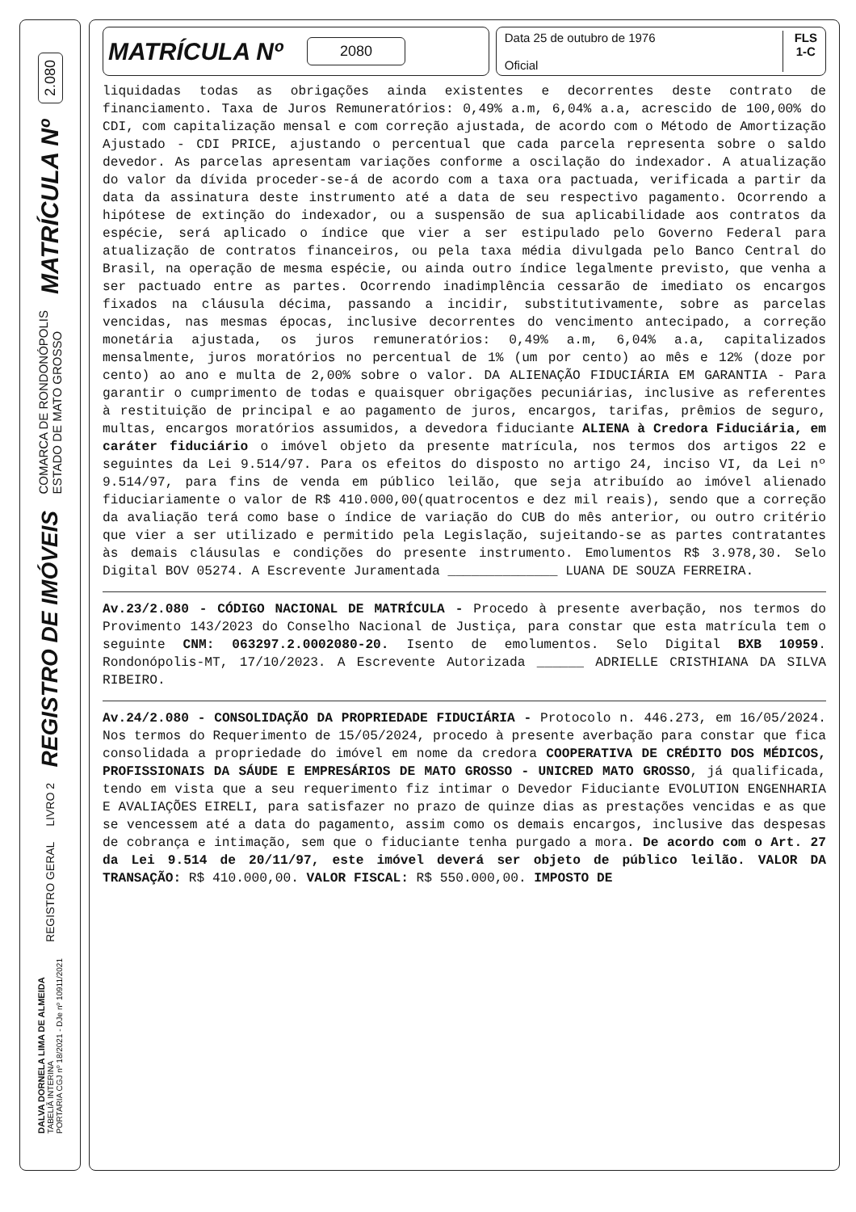2.080
MATRÍCULA Nº
COMARCA DE RONDONÓPOLIS
ESTADO DE MATO GROSSO
REGISTRO DE IMÓVEIS
REGISTRO GERAL LIVRO 2
DALVA DORNELA LIMA DE ALMEIDA
TABELIÃ INTERINA
PORTARIA CGJ nº 18/2021 - DJe nº 10911/2021
MATRÍCULA Nº 2080
Data 25 de outubro de 1976
Oficial
FLS
1-C
liquidadas todas as obrigações ainda existentes e decorrentes deste contrato de financiamento. Taxa de Juros Remuneratórios: 0,49% a.m, 6,04% a.a, acrescido de 100,00% do CDI, com capitalização mensal e com correção ajustada, de acordo com o Método de Amortização Ajustado - CDI PRICE, ajustando o percentual que cada parcela representa sobre o saldo devedor. As parcelas apresentam variações conforme a oscilação do indexador. A atualização do valor da dívida proceder-se-á de acordo com a taxa ora pactuada, verificada a partir da data da assinatura deste instrumento até a data de seu respectivo pagamento. Ocorrendo a hipótese de extinção do indexador, ou a suspensão de sua aplicabilidade aos contratos da espécie, será aplicado o índice que vier a ser estipulado pelo Governo Federal para atualização de contratos financeiros, ou pela taxa média divulgada pelo Banco Central do Brasil, na operação de mesma espécie, ou ainda outro índice legalmente previsto, que venha a ser pactuado entre as partes. Ocorrendo inadimplência cessarão de imediato os encargos fixados na cláusula décima, passando a incidir, substitutivamente, sobre as parcelas vencidas, nas mesmas épocas, inclusive decorrentes do vencimento antecipado, a correção monetária ajustada, os juros remuneratórios: 0,49% a.m, 6,04% a.a, capitalizados mensalmente, juros moratórios no percentual de 1% (um por cento) ao mês e 12% (doze por cento) ao ano e multa de 2,00% sobre o valor. DA ALIENAÇÃO FIDUCIÁRIA EM GARANTIA - Para garantir o cumprimento de todas e quaisquer obrigações pecuniárias, inclusive as referentes à restituição de principal e ao pagamento de juros, encargos, tarifas, prêmios de seguro, multas, encargos moratórios assumidos, a devedora fiduciante ALIENA à Credora Fiduciária, em caráter fiduciário o imóvel objeto da presente matrícula, nos termos dos artigos 22 e seguintes da Lei 9.514/97. Para os efeitos do disposto no artigo 24, inciso VI, da Lei nº 9.514/97, para fins de venda em público leilão, que seja atribuído ao imóvel alienado fiduciariamente o valor de R$ 410.000,00(quatrocentos e dez mil reais), sendo que a correção da avaliação terá como base o índice de variação do CUB do mês anterior, ou outro critério que vier a ser utilizado e permitido pela Legislação, sujeitando-se as partes contratantes às demais cláusulas e condições do presente instrumento. Emolumentos R$ 3.978,30. Selo Digital BOV 05274. A Escrevente Juramentada ______________ LUANA DE SOUZA FERREIRA.
Av.23/2.080 - CÓDIGO NACIONAL DE MATRÍCULA - Procedo à presente averbação, nos termos do Provimento 143/2023 do Conselho Nacional de Justiça, para constar que esta matrícula tem o seguinte CNM: 063297.2.0002080-20. Isento de emolumentos. Selo Digital BXB 10959. Rondonópolis-MT, 17/10/2023. A Escrevente Autorizada ______ ADRIELLE CRISTHIANA DA SILVA RIBEIRO.
Av.24/2.080 - CONSOLIDAÇÃO DA PROPRIEDADE FIDUCIÁRIA - Protocolo n. 446.273, em 16/05/2024. Nos termos do Requerimento de 15/05/2024, procedo à presente averbação para constar que fica consolidada a propriedade do imóvel em nome da credora COOPERATIVA DE CRÉDITO DOS MÉDICOS, PROFISSIONAIS DA SÁUDE E EMPRESÁRIOS DE MATO GROSSO - UNICRED MATO GROSSO, já qualificada, tendo em vista que a seu requerimento fiz intimar o Devedor Fiduciante EVOLUTION ENGENHARIA E AVALIAÇÕES EIRELI, para satisfazer no prazo de quinze dias as prestações vencidas e as que se vencessem até a data do pagamento, assim como os demais encargos, inclusive das despesas de cobrança e intimação, sem que o fiduciante tenha purgado a mora. De acordo com o Art. 27 da Lei 9.514 de 20/11/97, este imóvel deverá ser objeto de público leilão. VALOR DA TRANSAÇÃO: R$ 410.000,00. VALOR FISCAL: R$ 550.000,00. IMPOSTO DE